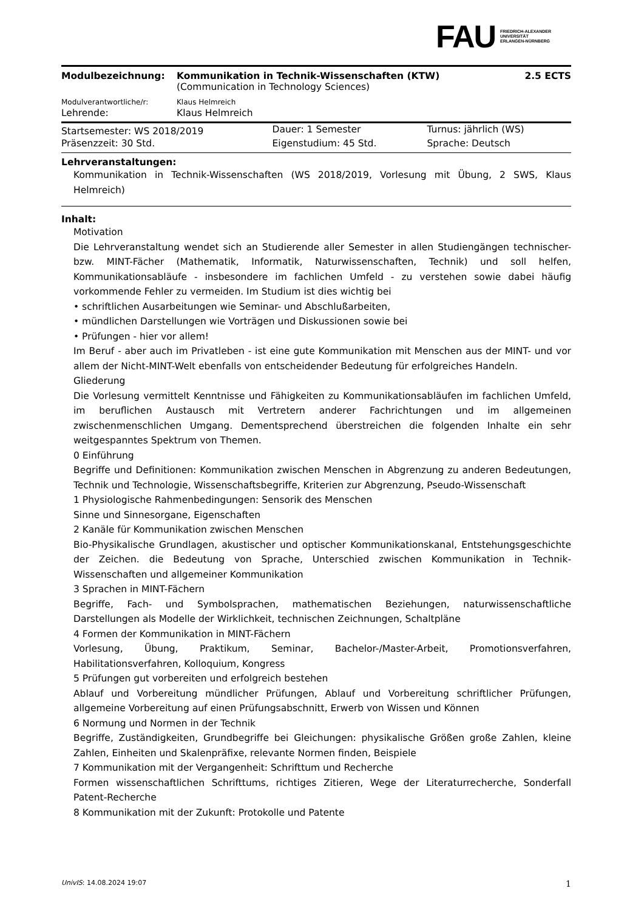FAU FRIEDRICH-ALEXANDER
UNIVERSITÄT
ERLANGEN-NÜRNBERG
| Modulbezeichnung: | Kommunikation in Technik-Wissenschaften (KTW) (Communication in Technology Sciences) | 2.5 ECTS |
| Modulverantwortliche/r: | Klaus Helmreich | |
| Lehrende: | Klaus Helmreich | |
| Startsemester: WS 2018/2019 | Dauer: 1 Semester | Turnus: jährlich (WS) |
| Präsenzzeit: 30 Std. | Eigenstudium: 45 Std. | Sprache: Deutsch |
Lehrveranstaltungen:
Kommunikation in Technik-Wissenschaften (WS 2018/2019, Vorlesung mit Übung, 2 SWS, Klaus Helmreich)
Inhalt:
Motivation
Die Lehrveranstaltung wendet sich an Studierende aller Semester in allen Studiengängen technischer- bzw. MINT-Fächer (Mathematik, Informatik, Naturwissenschaften, Technik) und soll helfen, Kommunikationsabläufe - insbesondere im fachlichen Umfeld - zu verstehen sowie dabei häufig vorkommende Fehler zu vermeiden. Im Studium ist dies wichtig bei
• schriftlichen Ausarbeitungen wie Seminar- und Abschlußarbeiten,
• mündlichen Darstellungen wie Vorträgen und Diskussionen sowie bei
• Prüfungen - hier vor allem!
Im Beruf - aber auch im Privatleben - ist eine gute Kommunikation mit Menschen aus der MINT- und vor allem der Nicht-MINT-Welt ebenfalls von entscheidender Bedeutung für erfolgreiches Handeln.
Gliederung
Die Vorlesung vermittelt Kenntnisse und Fähigkeiten zu Kommunikationsabläufen im fachlichen Umfeld, im beruflichen Austausch mit Vertretern anderer Fachrichtungen und im allgemeinen zwischenmenschlichen Umgang. Dementsprechend überstreichen die folgenden Inhalte ein sehr weitgespanntes Spektrum von Themen.
0 Einführung
Begriffe und Definitionen: Kommunikation zwischen Menschen in Abgrenzung zu anderen Bedeutungen, Technik und Technologie, Wissenschaftsbegriffe, Kriterien zur Abgrenzung, Pseudo-Wissenschaft
1 Physiologische Rahmenbedingungen: Sensorik des Menschen
Sinne und Sinnesorgane, Eigenschaften
2 Kanäle für Kommunikation zwischen Menschen
Bio-Physikalische Grundlagen, akustischer und optischer Kommunikationskanal, Entstehungsgeschichte der Zeichen. die Bedeutung von Sprache, Unterschied zwischen Kommunikation in Technik-Wissenschaften und allgemeiner Kommunikation
3 Sprachen in MINT-Fächern
Begriffe, Fach- und Symbolsprachen, mathematischen Beziehungen, naturwissenschaftliche Darstellungen als Modelle der Wirklichkeit, technischen Zeichnungen, Schaltpläne
4 Formen der Kommunikation in MINT-Fächern
Vorlesung, Übung, Praktikum, Seminar, Bachelor-/Master-Arbeit, Promotionsverfahren, Habilitationsverfahren, Kolloquium, Kongress
5 Prüfungen gut vorbereiten und erfolgreich bestehen
Ablauf und Vorbereitung mündlicher Prüfungen, Ablauf und Vorbereitung schriftlicher Prüfungen, allgemeine Vorbereitung auf einen Prüfungsabschnitt, Erwerb von Wissen und Können
6 Normung und Normen in der Technik
Begriffe, Zuständigkeiten, Grundbegriffe bei Gleichungen: physikalische Größen große Zahlen, kleine Zahlen, Einheiten und Skalenpräfixe, relevante Normen finden, Beispiele
7 Kommunikation mit der Vergangenheit: Schrifttum und Recherche
Formen wissenschaftlichen Schrifttums, richtiges Zitieren, Wege der Literaturrecherche, Sonderfall Patent-Recherche
8 Kommunikation mit der Zukunft: Protokolle und Patente
UnivIS: 14.08.2024 19:07 1